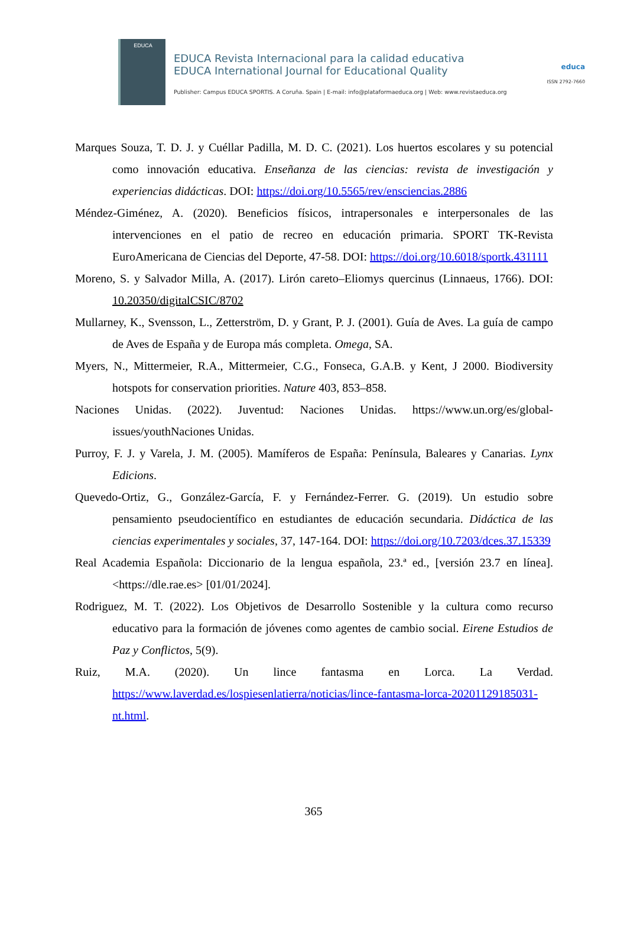EDUCA
EDUCA Revista Internacional para la calidad educativa
EDUCA International Journal for Educational Quality
Publisher: Campus EDUCA SPORTIS. A Coruña. Spain | E-mail: info@plataformaeduca.org | Web: www.revistaeduca.org
educa
ISSN 2792-7660
Marques Souza, T. D. J. y Cuéllar Padilla, M. D. C. (2021). Los huertos escolares y su potencial como innovación educativa. Enseñanza de las ciencias: revista de investigación y experiencias didácticas. DOI: https://doi.org/10.5565/rev/ensciencias.2886
Méndez-Giménez, A. (2020). Beneficios físicos, intrapersonales e interpersonales de las intervenciones en el patio de recreo en educación primaria. SPORT TK-Revista EuroAmericana de Ciencias del Deporte, 47-58. DOI: https://doi.org/10.6018/sportk.431111
Moreno, S. y Salvador Milla, A. (2017). Lirón careto–Eliomys quercinus (Linnaeus, 1766). DOI: 10.20350/digitalCSIC/8702
Mullarney, K., Svensson, L., Zetterström, D. y Grant, P. J. (2001). Guía de Aves. La guía de campo de Aves de España y de Europa más completa. Omega, SA.
Myers, N., Mittermeier, R.A., Mittermeier, C.G., Fonseca, G.A.B. y Kent, J 2000. Biodiversity hotspots for conservation priorities. Nature 403, 853–858.
Naciones Unidas. (2022). Juventud: Naciones Unidas. https://www.un.org/es/global-issues/youthNaciones Unidas.
Purroy, F. J. y Varela, J. M. (2005). Mamíferos de España: Península, Baleares y Canarias. Lynx Edicions.
Quevedo-Ortiz, G., González-García, F. y Fernández-Ferrer. G. (2019). Un estudio sobre pensamiento pseudocientífico en estudiantes de educación secundaria. Didáctica de las ciencias experimentales y sociales, 37, 147-164. DOI: https://doi.org/10.7203/dces.37.15339
Real Academia Española: Diccionario de la lengua española, 23.ª ed., [versión 23.7 en línea]. <https://dle.rae.es> [01/01/2024].
Rodriguez, M. T. (2022). Los Objetivos de Desarrollo Sostenible y la cultura como recurso educativo para la formación de jóvenes como agentes de cambio social. Eirene Estudios de Paz y Conflictos, 5(9).
Ruiz, M.A. (2020). Un lince fantasma en Lorca. La Verdad. https://www.laverdad.es/lospiesenlatierra/noticias/lince-fantasma-lorca-20201129185031-nt.html.
365